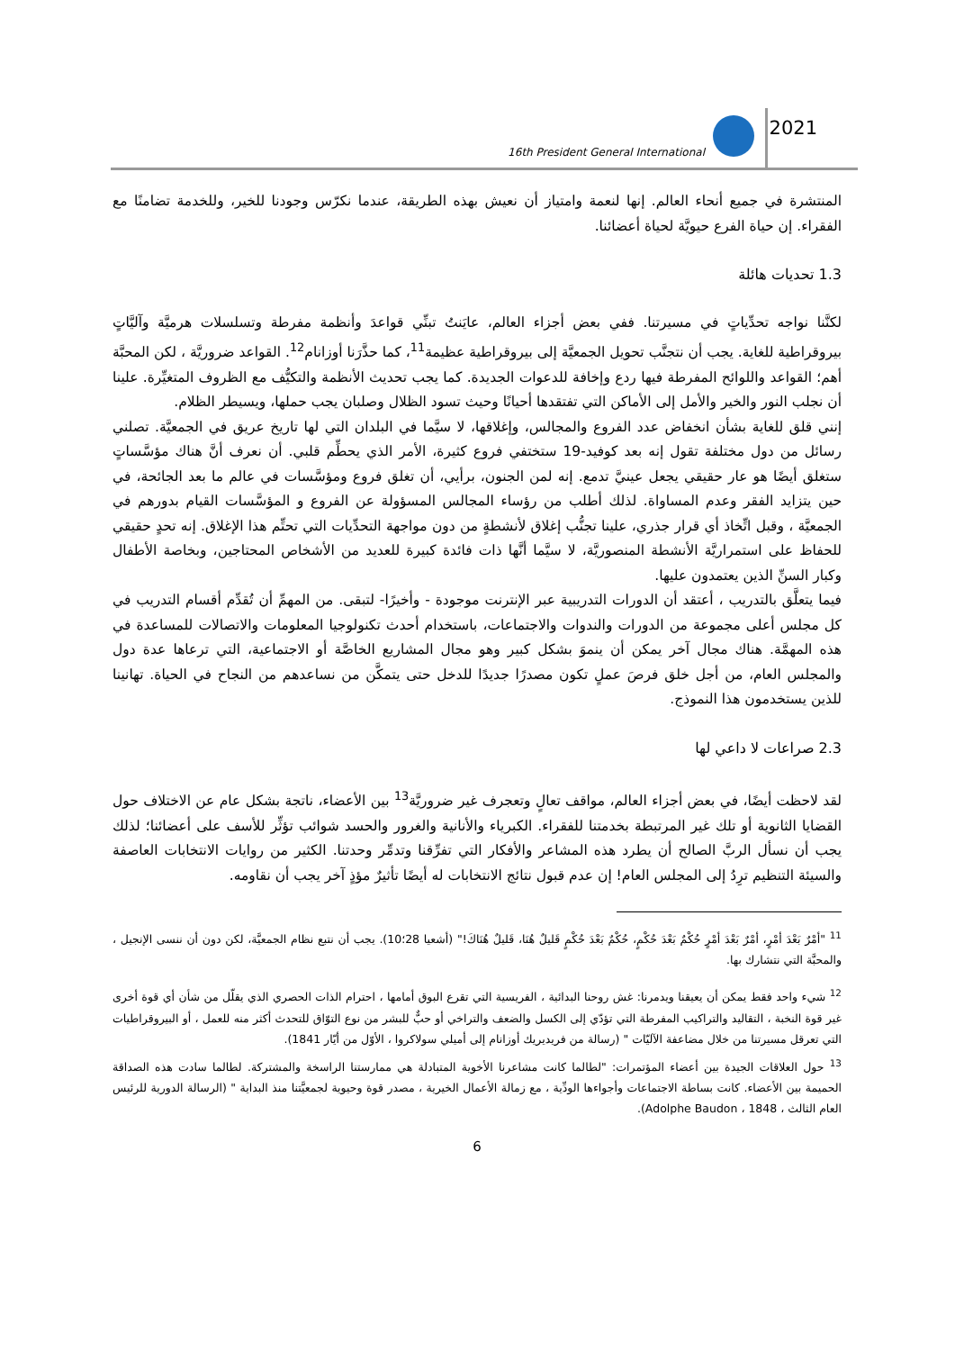16th President General International
2021
المنتشرة في جميع أنحاء العالم. إنها لنعمة وامتياز أن نعيش بهذه الطريقة، عندما نكرّس وجودنا للخير، وللخدمة تضامنًا مع الفقراء. إن حياة الفرع حيويَّة لحياة أعضائنا.
1.3 تحديات هائلة
لكنَّنا نواجه تحدِّياتٍ في مسيرتنا. ففي بعض أجزاء العالم، عايَنتُ تبنِّي قواعدَ وأنظمة مفرطة وتسلسلات هرميَّة وآليَّاتٍ بيروقراطية للغاية. يجب أن نتجنَّب تحويل الجمعيَّة إلى بيروقراطية عظيمة<sup>11</sup>، كما حذَّرَنا أوزانام<sup>12</sup>. القواعد ضروريَّة ، لكن المحبَّة أهم؛ القواعد واللوائح المفرطة فيها ردع وإخافة للدعوات الجديدة. كما يجب تحديث الأنظمة والتكيُّف مع الظروف المتغيِّرة. علينا أن نجلب النور والخير والأمل إلى الأماكن التي تفتقدها أحيانًا وحيث تسود الظلال وصلبان يجب حملها، ويسيطر الظلام.
إنني قلق للغاية بشأن انخفاض عدد الفروع والمجالس، وإغلاقها، لا سيَّما في البلدان التي لها تاريخ عريق في الجمعيَّة. تصلني رسائل من دول مختلفة تقول إنه بعد كوفيد-19 ستختفي فروع كثيرة، الأمر الذي يحطِّم قلبي. أن نعرف أنَّ هناك مؤسَّساتٍ ستغلق أيضًا هو عار حقيقي يجعل عينيَّ تدمع. إنه لمن الجنون، برأيي، أن تغلق فروع ومؤسَّسات في عالم ما بعد الجائحة، في حين يتزايد الفقر وعدم المساواة. لذلك أطلب من رؤساء المجالس المسؤولة عن الفروع و المؤسَّسات القيام بدورهم في الجمعيَّة ، وقبل اتِّخاذ أي قرار جذري، علينا تجنُّب إغلاق لأنشطةٍ من دون مواجهة التحدِّيات التي تحتِّم هذا الإغلاق. إنه تحدٍ حقيقي للحفاظ على استمراريَّة الأنشطة المنصوريَّة، لا سيَّما أنَّها ذات فائدة كبيرة للعديد من الأشخاص المحتاجين، وبخاصة الأطفال وكبار السنِّ الذين يعتمدون عليها.
فيما يتعلَّق بالتدريب ، أعتقد أن الدورات التدريبية عبر الإنترنت موجودة - وأخيرًا- لتبقى. من المهمِّ أن تُقدِّم أقسام التدريب في كل مجلس أعلى مجموعة من الدورات والندوات والاجتماعات، باستخدام أحدث تكنولوجيا المعلومات والاتصالات للمساعدة في هذه المهمَّة. هناك مجال آخر يمكن أن ينموَ بشكل كبير وهو مجال المشاريع الخاصَّة أو الاجتماعية، التي ترعاها عدة دول والمجلس العام، من أجل خلق فرصَ عملٍ تكون مصدرًا جديدًا للدخل حتى يتمكَّن من نساعدهم من النجاح في الحياة. تهانينا للذين يستخدمون هذا النموذج.
2.3 صراعات لا داعي لها
لقد لاحظت أيضًا، في بعض أجزاء العالم، مواقف تعالٍ وتعجرف غير ضروريَّة<sup>13</sup> بين الأعضاء، ناتجة بشكل عام عن الاختلاف حول القضايا الثانوية أو تلك غير المرتبطة بخدمتنا للفقراء. الكبرياء والأنانية والغرور والحسد شوائب تؤثِّر للأسف على أعضائنا؛ لذلك يجب أن نسأل الربَّ الصالح أن يطرد هذه المشاعر والأفكار التي تفرِّقنا وتدمِّر وحدتنا. الكثير من روايات الانتخابات العاصفة والسيئة التنظيم ترِدُ إلى المجلس العام! إن عدم قبول نتائج الانتخابات له أيضًا تأثيرٌ مؤذٍ آخر يجب أن نقاومه.
<sup>11</sup> "أمْرٌ بَعْدَ أمْرٍ، أمْرٌ بَعْدَ أمْرٍ حُكْمٌ بَعْدَ حُكْمٍ، حُكْمٌ بَعْدَ حُكْمٍ قَليلٌ هُنَا، قَليلٌ هُنَاكَ!" (أشعيا 28؛10). يجب أن نتبع نظام الجمعيَّة، لكن دون أن ننسى الإنجيل ، والمحبَّة التي نتشارك بها.
<sup>12</sup> شيء واحد فقط يمكن أن يعيقنا ويدمرنا: غش روحنا البدائية ، الفريسية التي تقرع البوق أمامها ، احترام الذات الحصري الذي يقلّل من شأن أي قوة أخرى غير قوة النخبة ، التقاليد والتراكيب المفرطة التي تؤدّي إلى الكسل والضعف والتراخي أو حبٌّ للبشر من نوع التوّاق للتحدث أكثر منه للعمل ، أو البيروقراطيات التي تعرقل مسيرتنا من خلال مضاعفة الآليّات " (رسالة من فريديريك أوزانام إلى أميلي سولاكروا ، الأوّل من أيّار 1841).
<sup>13</sup> حول العلاقات الجيدة بين أعضاء المؤتمرات: "لطالما كانت مشاعرنا الأخوية المتبادلة هي ممارستنا الراسخة والمشتركة. لطالما سادت هذه الصداقة الحميمة بين الأعضاء. كانت بساطة الاجتماعات وأجواءها الودِّية ، مع زمالة الأعمال الخيرية ، مصدر قوة وحيوية لجمعيَّتنا منذ البداية " (الرسالة الدورية للرئيس العام الثالث ، Adolphe Baudon ، 1848).
6